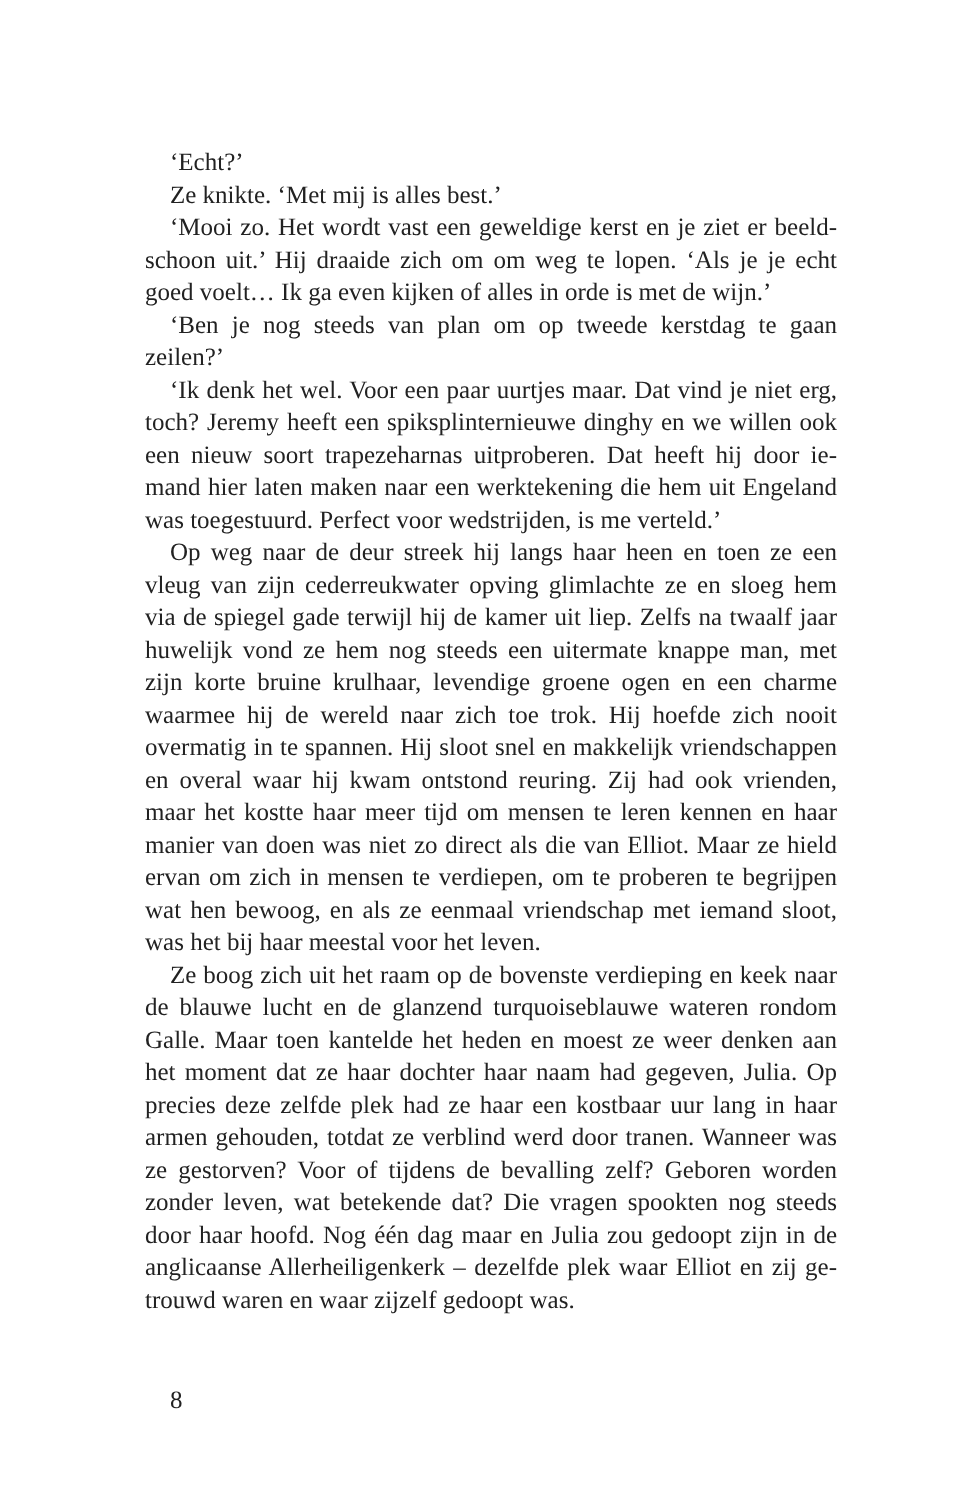‘Echt?’
Ze knikte. ‘Met mij is alles best.’
‘Mooi zo. Het wordt vast een geweldige kerst en je ziet er beeld­schoon uit.’ Hij draaide zich om om weg te lopen. ‘Als je je echt goed voelt… Ik ga even kijken of alles in orde is met de wijn.’
‘Ben je nog steeds van plan om op tweede kerstdag te gaan zeilen?’
‘Ik denk het wel. Voor een paar uurtjes maar. Dat vind je niet erg, toch? Jeremy heeft een spiksplinternieuwe dinghy en we willen ook een nieuw soort trapezeharnas uitproberen. Dat heeft hij door ie­mand hier laten maken naar een werktekening die hem uit Engeland was toegestuurd. Perfect voor wedstrijden, is me verteld.’
Op weg naar de deur streek hij langs haar heen en toen ze een vleug van zijn cederreukwater opving glimlachte ze en sloeg hem via de spiegel gade terwijl hij de kamer uit liep. Zelfs na twaalf jaar hu­welijk vond ze hem nog steeds een uitermate knappe man, met zijn korte bruine krulhaar, levendige groene ogen en een charme waar­mee hij de wereld naar zich toe trok. Hij hoefde zich nooit overmatig in te spannen. Hij sloot snel en makkelijk vriendschappen en overal waar hij kwam ontstond reuring. Zij had ook vrienden, maar het kostte haar meer tijd om mensen te leren kennen en haar manier van doen was niet zo direct als die van Elliot. Maar ze hield ervan om zich in mensen te verdiepen, om te proberen te begrijpen wat hen bewoog, en als ze eenmaal vriendschap met iemand sloot, was het bij haar meestal voor het leven.
Ze boog zich uit het raam op de bovenste verdieping en keek naar de blauwe lucht en de glanzend turquoiseblauwe wateren rondom Galle. Maar toen kantelde het heden en moest ze weer denken aan het moment dat ze haar dochter haar naam had gegeven, Julia. Op precies deze zelfde plek had ze haar een kostbaar uur lang in haar armen gehouden, totdat ze verblind werd door tranen. Wanneer was ze gestorven? Voor of tijdens de bevalling zelf? Geboren worden zonder leven, wat betekende dat? Die vragen spookten nog steeds door haar hoofd. Nog één dag maar en Julia zou gedoopt zijn in de anglicaanse Allerheiligenkerk – dezelfde plek waar Elliot en zij ge­trouwd waren en waar zijzelf gedoopt was.
8